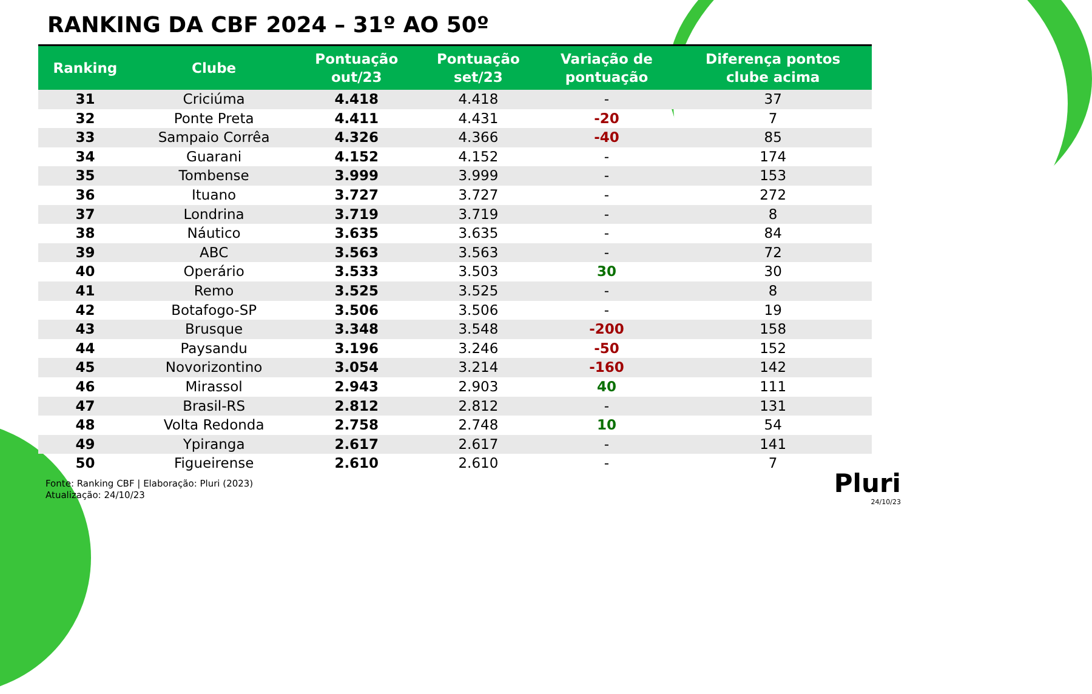RANKING DA CBF 2024 – 31º AO 50º
| Ranking | Clube | Pontuação out/23 | Pontuação set/23 | Variação de pontuação | Diferença pontos clube acima |
| --- | --- | --- | --- | --- | --- |
| 31 | Criciúma | 4.418 | 4.418 | - | 37 |
| 32 | Ponte Preta | 4.411 | 4.431 | -20 | 7 |
| 33 | Sampaio Corrêa | 4.326 | 4.366 | -40 | 85 |
| 34 | Guarani | 4.152 | 4.152 | - | 174 |
| 35 | Tombense | 3.999 | 3.999 | - | 153 |
| 36 | Ituano | 3.727 | 3.727 | - | 272 |
| 37 | Londrina | 3.719 | 3.719 | - | 8 |
| 38 | Náutico | 3.635 | 3.635 | - | 84 |
| 39 | ABC | 3.563 | 3.563 | - | 72 |
| 40 | Operário | 3.533 | 3.503 | 30 | 30 |
| 41 | Remo | 3.525 | 3.525 | - | 8 |
| 42 | Botafogo-SP | 3.506 | 3.506 | - | 19 |
| 43 | Brusque | 3.348 | 3.548 | -200 | 158 |
| 44 | Paysandu | 3.196 | 3.246 | -50 | 152 |
| 45 | Novorizontino | 3.054 | 3.214 | -160 | 142 |
| 46 | Mirassol | 2.943 | 2.903 | 40 | 111 |
| 47 | Brasil-RS | 2.812 | 2.812 | - | 131 |
| 48 | Volta Redonda | 2.758 | 2.748 | 10 | 54 |
| 49 | Ypiranga | 2.617 | 2.617 | - | 141 |
| 50 | Figueirense | 2.610 | 2.610 | - | 7 |
Fonte: Ranking CBF | Elaboração: Pluri (2023)
Atualização: 24/10/23
Pluri
24/10/23